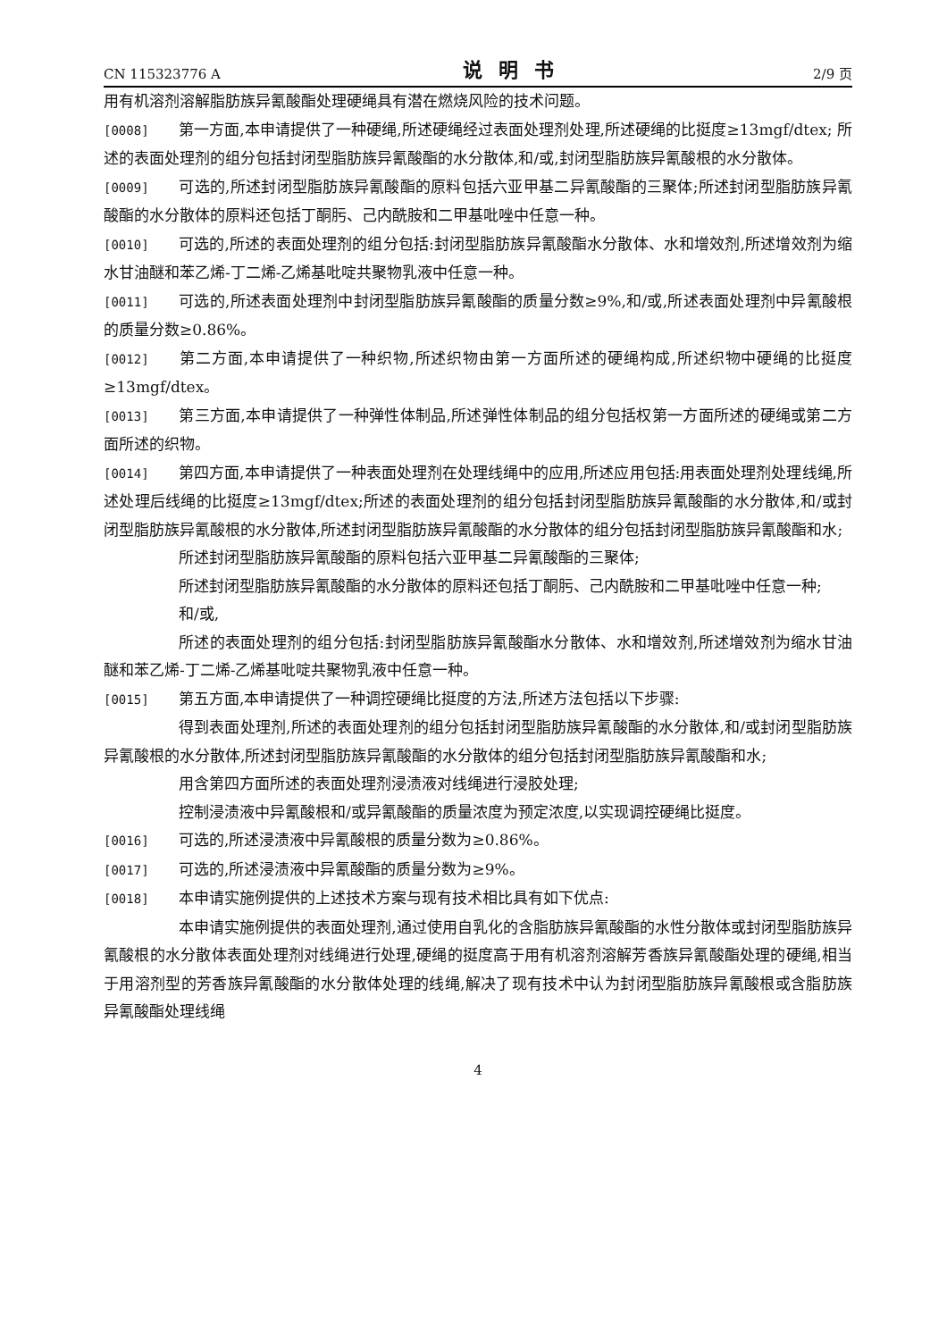CN 115323776 A 说明书 2/9 页
用有机溶剂溶解脂肪族异氰酸酯处理硬绳具有潜在燃烧风险的技术问题。
[0008] 第一方面,本申请提供了一种硬绳,所述硬绳经过表面处理剂处理,所述硬绳的比挺度≥13mgf/dtex; 所述的表面处理剂的组分包括封闭型脂肪族异氰酸酯的水分散体,和/或,封闭型脂肪族异氰酸根的水分散体。
[0009] 可选的,所述封闭型脂肪族异氰酸酯的原料包括六亚甲基二异氰酸酯的三聚体;所述封闭型脂肪族异氰酸酯的水分散体的原料还包括丁酮肟、己内酰胺和二甲基吡唑中任意一种。
[0010] 可选的,所述的表面处理剂的组分包括:封闭型脂肪族异氰酸酯水分散体、水和增效剂,所述增效剂为缩水甘油醚和苯乙烯-丁二烯-乙烯基吡啶共聚物乳液中任意一种。
[0011] 可选的,所述表面处理剂中封闭型脂肪族异氰酸酯的质量分数≥9%,和/或,所述表面处理剂中异氰酸根的质量分数≥0.86%。
[0012] 第二方面,本申请提供了一种织物,所述织物由第一方面所述的硬绳构成,所述织物中硬绳的比挺度≥13mgf/dtex。
[0013] 第三方面,本申请提供了一种弹性体制品,所述弹性体制品的组分包括权第一方面所述的硬绳或第二方面所述的织物。
[0014] 第四方面,本申请提供了一种表面处理剂在处理线绳中的应用,所述应用包括:用表面处理剂处理线绳,所述处理后线绳的比挺度≥13mgf/dtex;所述的表面处理剂的组分包括封闭型脂肪族异氰酸酯的水分散体,和/或封闭型脂肪族异氰酸根的水分散体,所述封闭型脂肪族异氰酸酯的水分散体的组分包括封闭型脂肪族异氰酸酯和水;
所述封闭型脂肪族异氰酸酯的原料包括六亚甲基二异氰酸酯的三聚体;
所述封闭型脂肪族异氰酸酯的水分散体的原料还包括丁酮肟、己内酰胺和二甲基吡唑中任意一种;
和/或,
所述的表面处理剂的组分包括:封闭型脂肪族异氰酸酯水分散体、水和增效剂,所述增效剂为缩水甘油醚和苯乙烯-丁二烯-乙烯基吡啶共聚物乳液中任意一种。
[0015] 第五方面,本申请提供了一种调控硬绳比挺度的方法,所述方法包括以下步骤:
得到表面处理剂,所述的表面处理剂的组分包括封闭型脂肪族异氰酸酯的水分散体,和/或封闭型脂肪族异氰酸根的水分散体,所述封闭型脂肪族异氰酸酯的水分散体的组分包括封闭型脂肪族异氰酸酯和水;
用含第四方面所述的表面处理剂浸渍液对线绳进行浸胶处理;
控制浸渍液中异氰酸根和/或异氰酸酯的质量浓度为预定浓度,以实现调控硬绳比挺度。
[0016] 可选的,所述浸渍液中异氰酸根的质量分数为≥0.86%。
[0017] 可选的,所述浸渍液中异氰酸酯的质量分数为≥9%。
[0018] 本申请实施例提供的上述技术方案与现有技术相比具有如下优点:
本申请实施例提供的表面处理剂,通过使用自乳化的含脂肪族异氰酸酯的水性分散体或封闭型脂肪族异氰酸根的水分散体表面处理剂对线绳进行处理,硬绳的挺度高于用有机溶剂溶解芳香族异氰酸酯处理的硬绳,相当于用溶剂型的芳香族异氰酸酯的水分散体处理的线绳,解决了现有技术中认为封闭型脂肪族异氰酸根或含脂肪族异氰酸酯处理线绳
4